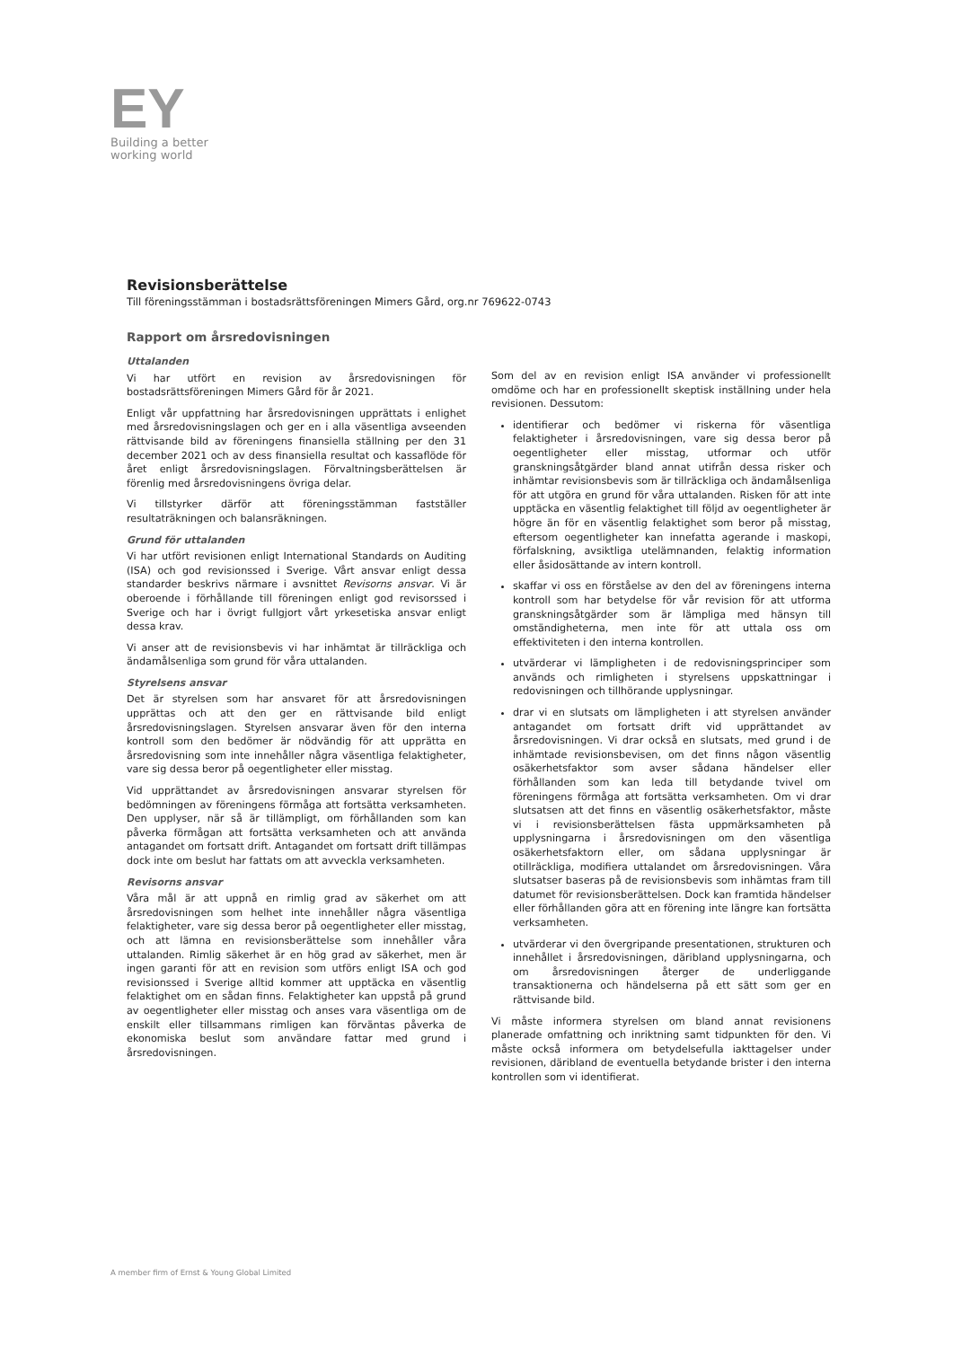EY
Building a better
working world
Revisionsberättelse
Till föreningsstämman i bostadsrättsföreningen Mimers Gård, org.nr 769622-0743
Rapport om årsredovisningen
Uttalanden
Vi har utfört en revision av årsredovisningen för bostadsrättsföreningen Mimers Gård för år 2021.
Enligt vår uppfattning har årsredovisningen upprättats i enlighet med årsredovisningslagen och ger en i alla väsentliga avseenden rättvisande bild av föreningens finansiella ställning per den 31 december 2021 och av dess finansiella resultat och kassaflöde för året enligt årsredovisningslagen. Förvaltningsberättelsen är förenlig med årsredovisningens övriga delar.
Vi tillstyrker därför att föreningsstämman fastställer resultaträkningen och balansräkningen.
Grund för uttalanden
Vi har utfört revisionen enligt International Standards on Auditing (ISA) och god revisionssed i Sverige. Vårt ansvar enligt dessa standarder beskrivs närmare i avsnittet Revisorns ansvar. Vi är oberoende i förhållande till föreningen enligt god revisorssed i Sverige och har i övrigt fullgjort vårt yrkesetiska ansvar enligt dessa krav.
Vi anser att de revisionsbevis vi har inhämtat är tillräckliga och ändamålsenliga som grund för våra uttalanden.
Styrelsens ansvar
Det är styrelsen som har ansvaret för att årsredovisningen upprättas och att den ger en rättvisande bild enligt årsredovisningslagen. Styrelsen ansvarar även för den interna kontroll som den bedömer är nödvändig för att upprätta en årsredovisning som inte innehåller några väsentliga felaktigheter, vare sig dessa beror på oegentligheter eller misstag.
Vid upprättandet av årsredovisningen ansvarar styrelsen för bedömningen av föreningens förmåga att fortsätta verksamheten. Den upplyser, när så är tillämpligt, om förhållanden som kan påverka förmågan att fortsätta verksamheten och att använda antagandet om fortsatt drift. Antagandet om fortsatt drift tillämpas dock inte om beslut har fattats om att avveckla verksamheten.
Revisorns ansvar
Våra mål är att uppnå en rimlig grad av säkerhet om att årsredovisningen som helhet inte innehåller några väsentliga felaktigheter, vare sig dessa beror på oegentligheter eller misstag, och att lämna en revisionsberättelse som innehåller våra uttalanden. Rimlig säkerhet är en hög grad av säkerhet, men är ingen garanti för att en revision som utförs enligt ISA och god revisionssed i Sverige alltid kommer att upptäcka en väsentlig felaktighet om en sådan finns. Felaktigheter kan uppstå på grund av oegentligheter eller misstag och anses vara väsentliga om de enskilt eller tillsammans rimligen kan förväntas påverka de ekonomiska beslut som användare fattar med grund i årsredovisningen.
Som del av en revision enligt ISA använder vi professionellt omdöme och har en professionellt skeptisk inställning under hela revisionen. Dessutom:
identifierar och bedömer vi riskerna för väsentliga felaktigheter i årsredovisningen, vare sig dessa beror på oegentligheter eller misstag, utformar och utför granskningsåtgärder bland annat utifrån dessa risker och inhämtar revisionsbevis som är tillräckliga och ändamålsenliga för att utgöra en grund för våra uttalanden. Risken för att inte upptäcka en väsentlig felaktighet till följd av oegentligheter är högre än för en väsentlig felaktighet som beror på misstag, eftersom oegentligheter kan innefatta agerande i maskopi, förfalskning, avsiktliga utelämnanden, felaktig information eller åsidosättande av intern kontroll.
skaffar vi oss en förståelse av den del av föreningens interna kontroll som har betydelse för vår revision för att utforma granskningsåtgärder som är lämpliga med hänsyn till omständigheterna, men inte för att uttala oss om effektiviteten i den interna kontrollen.
utvärderar vi lämpligheten i de redovisningsprinciper som används och rimligheten i styrelsens uppskattningar i redovisningen och tillhörande upplysningar.
drar vi en slutsats om lämpligheten i att styrelsen använder antagandet om fortsatt drift vid upprättandet av årsredovisningen. Vi drar också en slutsats, med grund i de inhämtade revisionsbevisen, om det finns någon väsentlig osäkerhetsfaktor som avser sådana händelser eller förhållanden som kan leda till betydande tvivel om föreningens förmåga att fortsätta verksamheten. Om vi drar slutsatsen att det finns en väsentlig osäkerhetsfaktor, måste vi i revisionsberättelsen fästa uppmärksamheten på upplysningarna i årsredovisningen om den väsentliga osäkerhetsfaktorn eller, om sådana upplysningar är otillräckliga, modifiera uttalandet om årsredovisningen. Våra slutsatser baseras på de revisionsbevis som inhämtas fram till datumet för revisionsberättelsen. Dock kan framtida händelser eller förhållanden göra att en förening inte längre kan fortsätta verksamheten.
utvärderar vi den övergripande presentationen, strukturen och innehållet i årsredovisningen, däribland upplysningarna, och om årsredovisningen återger de underliggande transaktionerna och händelserna på ett sätt som ger en rättvisande bild.
Vi måste informera styrelsen om bland annat revisionens planerade omfattning och inriktning samt tidpunkten för den. Vi måste också informera om betydelsefulla iakttagelser under revisionen, däribland de eventuella betydande brister i den interna kontrollen som vi identifierat.
A member firm of Ernst & Young Global Limited